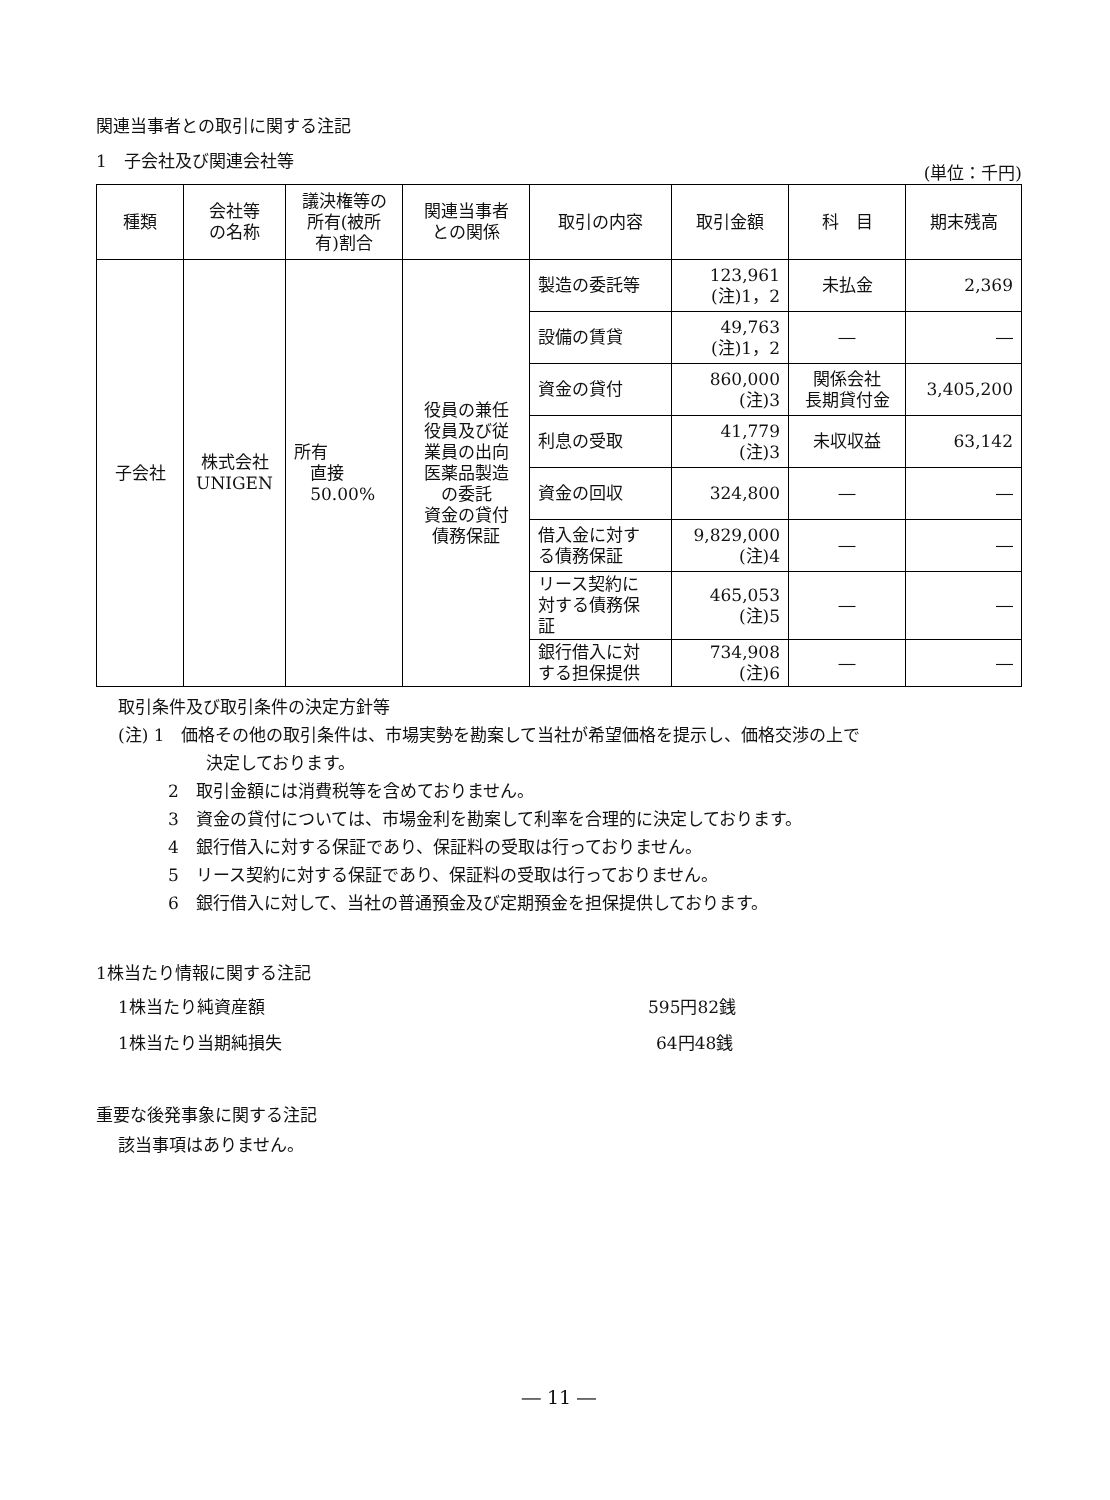関連当事者との取引に関する注記
1　子会社及び関連会社等 (単位：千円)
| 種類 | 会社等 の名称 | 議決権等の 所有(被所 有)割合 | 関連当事者 との関係 | 取引の内容 | 取引金額 | 科 目 | 期末残高 |
| --- | --- | --- | --- | --- | --- | --- | --- |
| 子会社 | 株式会社 UNIGEN | 所有 直接 50.00% | 役員の兼任 役員及び従 業員の出向 医薬品製造 の委託 資金の貸付 債務保証 | 製造の委託等 | 123,961 (注)1，2 | 未払金 | 2,369 |
| | | | | 設備の賃貸 | 49,763 (注)1，2 | ― | ― |
| | | | | 資金の貸付 | 860,000 (注)3 | 関係会社 長期貸付金 | 3,405,200 |
| | | | | 利息の受取 | 41,779 (注)3 | 未収収益 | 63,142 |
| | | | | 資金の回収 | 324,800 | ― | ― |
| | | | | 借入金に対す る債務保証 | 9,829,000 (注)4 | ― | ― |
| | | | | リース契約に 対する債務保 証 | 465,053 (注)5 | ― | ― |
| | | | | 銀行借入に対 する担保提供 | 734,908 (注)6 | ― | ― |
取引条件及び取引条件の決定方針等
(注) 1　価格その他の取引条件は、市場実勢を勘案して当社が希望価格を提示し、価格交渉の上で
決定しております。
2　取引金額には消費税等を含めておりません。
3　資金の貸付については、市場金利を勘案して利率を合理的に決定しております。
4　銀行借入に対する保証であり、保証料の受取は行っておりません。
5　リース契約に対する保証であり、保証料の受取は行っておりません。
6　銀行借入に対して、当社の普通預金及び定期預金を担保提供しております。
1株当たり情報に関する注記
1株当たり純資産額 595円82銭
1株当たり当期純損失 64円48銭
重要な後発事象に関する注記
該当事項はありません。
― 11 ―